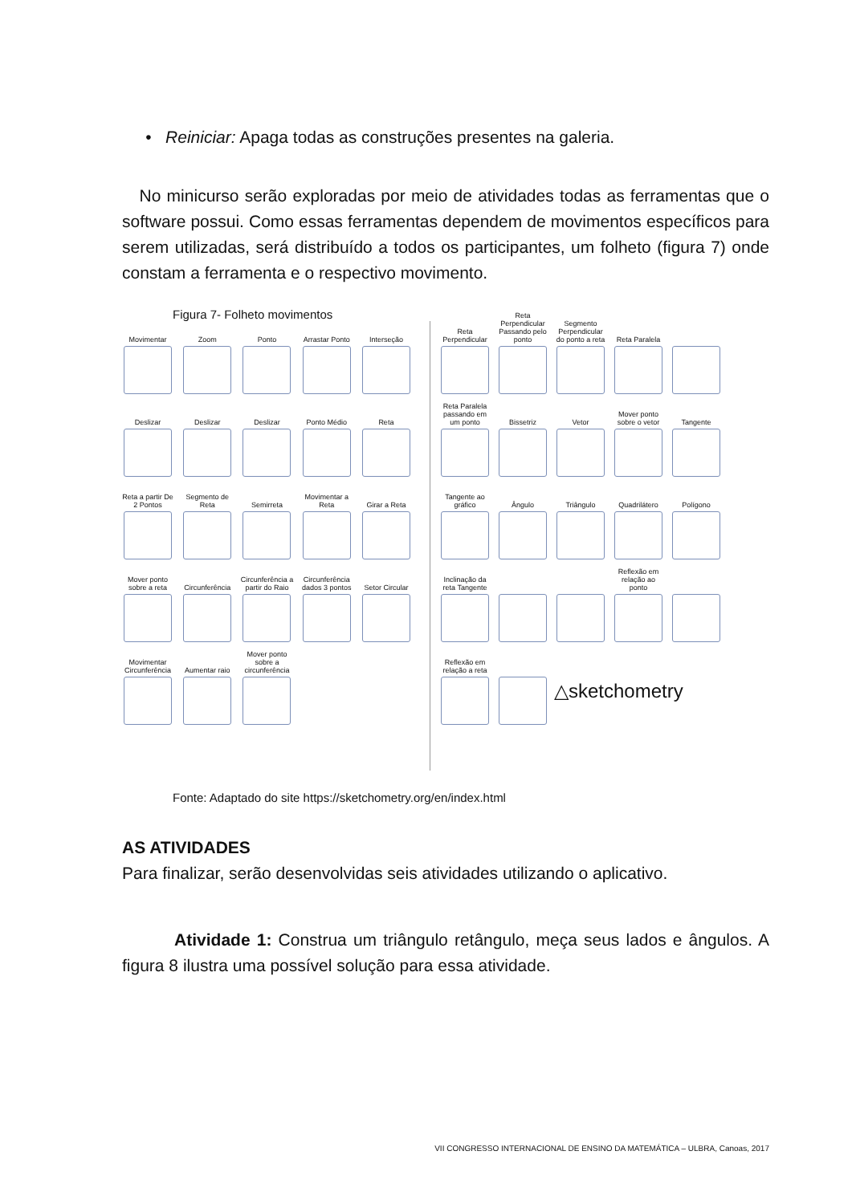• Reiniciar: Apaga todas as construções presentes na galeria.
No minicurso serão exploradas por meio de atividades todas as ferramentas que o software possui. Como essas ferramentas dependem de movimentos específicos para serem utilizadas, será distribuído a todos os participantes, um folheto (figura 7) onde constam a ferramenta e o respectivo movimento.
Figura 7- Folheto movimentos
Movimentar
Zoom
Ponto
Arrastar Ponto
Interseção
Deslizar
Deslizar
Deslizar
Ponto Médio
Reta
Reta a partir De 2 Pontos
Segmento de Reta
Semirreta
Movimentar a Reta
Girar a Reta
Mover ponto sobre a reta
Circunferência
Circunferência a partir do Raio
Circunferência dados 3 pontos
Setor Circular
Movimentar Circunferência
Aumentar raio
Mover ponto sobre a circunferência
Reta Perpendicular
Reta Perpendicular Passando pelo ponto
Segmento Perpendicular do ponto a reta
Reta Paralela
Reta Paralela passando em um ponto
Bissetriz
Vetor
Mover ponto sobre o vetor
Tangente
Tangente ao gráfico
Ângulo
Triângulo
Quadrilátero
Polígono
Inclinação da reta Tangente
Reflexão em relação ao ponto
Reflexão em relação a reta
△sketchometry
Fonte: Adaptado do site https://sketchometry.org/en/index.html
AS ATIVIDADES
Para finalizar, serão desenvolvidas seis atividades utilizando o aplicativo.
Atividade 1: Construa um triângulo retângulo, meça seus lados e ângulos. A figura 8 ilustra uma possível solução para essa atividade.
VII CONGRESSO INTERNACIONAL DE ENSINO DA MATEMÁTICA – ULBRA, Canoas, 2017